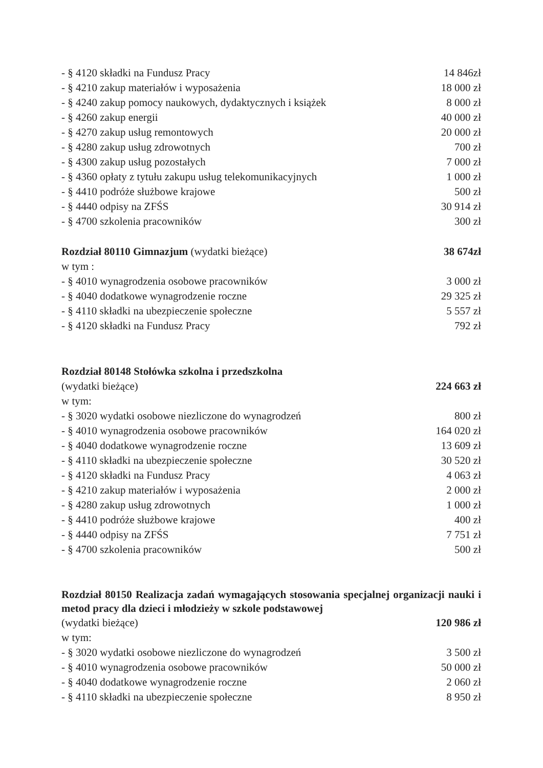| - § 4120 składki na Fundusz Pracy | 14 846zł |
| - § 4210 zakup materiałów i wyposażenia | 18 000 zł |
| - § 4240 zakup pomocy naukowych, dydaktycznych i książek | 8 000 zł |
| - § 4260 zakup energii | 40 000 zł |
| - § 4270 zakup usług remontowych | 20 000 zł |
| - § 4280 zakup usług zdrowotnych | 700 zł |
| - § 4300 zakup usług pozostałych | 7 000 zł |
| - § 4360 opłaty z tytułu zakupu usług telekomunikacyjnych | 1 000 zł |
| - § 4410 podróże służbowe krajowe | 500 zł |
| - § 4440 odpisy na ZFŚS | 30 914 zł |
| - § 4700 szkolenia pracowników | 300 zł |
| Rozdział 80110 Gimnazjum (wydatki bieżące) | 38 674zł |
| w tym : | |
| - § 4010 wynagrodzenia osobowe pracowników | 3 000 zł |
| - § 4040 dodatkowe wynagrodzenie roczne | 29 325 zł |
| - § 4110 składki na ubezpieczenie społeczne | 5 557 zł |
| - § 4120 składki na Fundusz Pracy | 792 zł |
| Rozdział 80148 Stołówka szkolna i przedszkolna | |
| (wydatki bieżące) | 224 663 zł |
| w tym: | |
| - § 3020 wydatki osobowe niezliczone do wynagrodzeń | 800 zł |
| - § 4010 wynagrodzenia osobowe pracowników | 164 020 zł |
| - § 4040 dodatkowe wynagrodzenie roczne | 13 609 zł |
| - § 4110 składki na ubezpieczenie społeczne | 30 520 zł |
| - § 4120 składki na Fundusz Pracy | 4 063 zł |
| - § 4210 zakup materiałów i wyposażenia | 2 000 zł |
| - § 4280 zakup usług zdrowotnych | 1 000 zł |
| - § 4410 podróże służbowe krajowe | 400 zł |
| - § 4440 odpisy na ZFŚS | 7 751 zł |
| - § 4700 szkolenia pracowników | 500 zł |
Rozdział 80150 Realizacja zadań wymagających stosowania specjalnej organizacji nauki i metod pracy dla dzieci i młodzieży w szkole podstawowej
| (wydatki bieżące) | 120 986 zł |
| w tym: | |
| - § 3020 wydatki osobowe niezliczone do wynagrodzeń | 3 500 zł |
| - § 4010 wynagrodzenia osobowe pracowników | 50 000 zł |
| - § 4040 dodatkowe wynagrodzenie roczne | 2 060 zł |
| - § 4110 składki na ubezpieczenie społeczne | 8 950 zł |